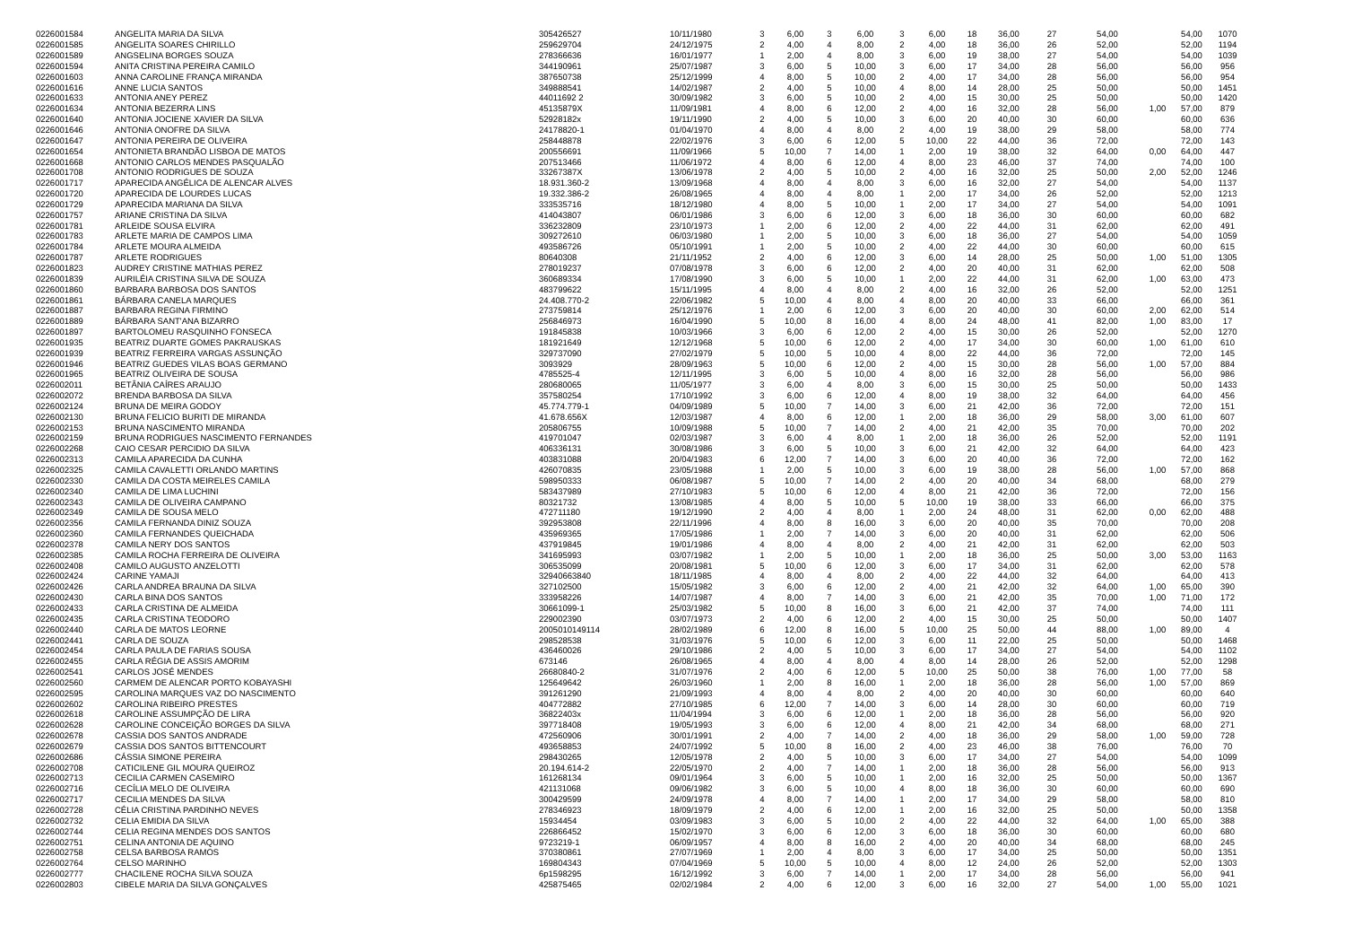| 0226001584 | ANGELITA MARIA DA SILVA | 305426527 | 10/11/1980 | 3 | 6,00 | 3 | 6,00 | 3 | 6,00 | 18 | 36,00 | 27 | 54,00 | | 54,00 | 1070 |
| 0226001585 | ANGELITA SOARES CHIRILLO | 259629704 | 24/12/1975 | 2 | 4,00 | 4 | 8,00 | 2 | 4,00 | 18 | 36,00 | 26 | 52,00 | | 52,00 | 1194 |
| 0226001589 | ANGSELINA BORGES SOUZA | 278366636 | 16/01/1977 | 1 | 2,00 | 4 | 8,00 | 3 | 6,00 | 19 | 38,00 | 27 | 54,00 | | 54,00 | 1039 |
| 0226001594 | ANITA CRISTINA PEREIRA CAMILO | 344190961 | 25/07/1987 | 3 | 6,00 | 5 | 10,00 | 3 | 6,00 | 17 | 34,00 | 28 | 56,00 | | 56,00 | 956 |
| 0226001603 | ANNA CAROLINE FRANÇA MIRANDA | 387650738 | 25/12/1999 | 4 | 8,00 | 5 | 10,00 | 2 | 4,00 | 17 | 34,00 | 28 | 56,00 | | 56,00 | 954 |
| 0226001616 | ANNE LUCIA SANTOS | 349888541 | 14/02/1987 | 2 | 4,00 | 5 | 10,00 | 4 | 8,00 | 14 | 28,00 | 25 | 50,00 | | 50,00 | 1451 |
| 0226001633 | ANTONIA ANEY PEREZ | 44011692 2 | 30/09/1982 | 3 | 6,00 | 5 | 10,00 | 2 | 4,00 | 15 | 30,00 | 25 | 50,00 | | 50,00 | 1420 |
| 0226001634 | ANTONIA BEZERRA LINS | 45135879X | 11/09/1981 | 4 | 8,00 | 6 | 12,00 | 2 | 4,00 | 16 | 32,00 | 28 | 56,00 | 1,00 | 57,00 | 879 |
| 0226001640 | ANTONIA JOCIENE XAVIER DA SILVA | 52928182x | 19/11/1990 | 2 | 4,00 | 5 | 10,00 | 3 | 6,00 | 20 | 40,00 | 30 | 60,00 | | 60,00 | 636 |
| 0226001646 | ANTONIA ONOFRE DA SILVA | 24178820-1 | 01/04/1970 | 4 | 8,00 | 4 | 8,00 | 2 | 4,00 | 19 | 38,00 | 29 | 58,00 | | 58,00 | 774 |
| 0226001647 | ANTONIA PEREIRA DE OLIVEIRA | 258448878 | 22/02/1976 | 3 | 6,00 | 6 | 12,00 | 5 | 10,00 | 22 | 44,00 | 36 | 72,00 | | 72,00 | 143 |
| 0226001654 | ANTONIETA BRANDÃO LISBOA DE MATOS | 200556691 | 11/09/1966 | 5 | 10,00 | 7 | 14,00 | 1 | 2,00 | 19 | 38,00 | 32 | 64,00 | 0,00 | 64,00 | 447 |
| 0226001668 | ANTONIO CARLOS MENDES PASQUALÃO | 207513466 | 11/06/1972 | 4 | 8,00 | 6 | 12,00 | 4 | 8,00 | 23 | 46,00 | 37 | 74,00 | | 74,00 | 100 |
| 0226001708 | ANTONIO RODRIGUES DE SOUZA | 33267387X | 13/06/1978 | 2 | 4,00 | 5 | 10,00 | 2 | 4,00 | 16 | 32,00 | 25 | 50,00 | 2,00 | 52,00 | 1246 |
| 0226001717 | APARECIDA ANGÉLICA DE ALENCAR ALVES | 18.931.360-2 | 13/09/1968 | 4 | 8,00 | 4 | 8,00 | 3 | 6,00 | 16 | 32,00 | 27 | 54,00 | | 54,00 | 1137 |
| 0226001720 | APARECIDA DE LOURDES LUCAS | 19.332.386-2 | 26/08/1965 | 4 | 8,00 | 4 | 8,00 | 1 | 2,00 | 17 | 34,00 | 26 | 52,00 | | 52,00 | 1213 |
| 0226001729 | APARECIDA MARIANA DA SILVA | 333535716 | 18/12/1980 | 4 | 8,00 | 5 | 10,00 | 1 | 2,00 | 17 | 34,00 | 27 | 54,00 | | 54,00 | 1091 |
| 0226001757 | ARIANE CRISTINA DA SILVA | 414043807 | 06/01/1986 | 3 | 6,00 | 6 | 12,00 | 3 | 6,00 | 18 | 36,00 | 30 | 60,00 | | 60,00 | 682 |
| 0226001781 | ARLEIDE SOUSA ELVIRA | 336232809 | 23/10/1973 | 1 | 2,00 | 6 | 12,00 | 2 | 4,00 | 22 | 44,00 | 31 | 62,00 | | 62,00 | 491 |
| 0226001783 | ARLETE MARIA DE CAMPOS LIMA | 309272610 | 06/03/1980 | 1 | 2,00 | 5 | 10,00 | 3 | 6,00 | 18 | 36,00 | 27 | 54,00 | | 54,00 | 1059 |
| 0226001784 | ARLETE MOURA ALMEIDA | 493586726 | 05/10/1991 | 1 | 2,00 | 5 | 10,00 | 2 | 4,00 | 22 | 44,00 | 30 | 60,00 | | 60,00 | 615 |
| 0226001787 | ARLETE RODRIGUES | 80640308 | 21/11/1952 | 2 | 4,00 | 6 | 12,00 | 3 | 6,00 | 14 | 28,00 | 25 | 50,00 | 1,00 | 51,00 | 1305 |
| 0226001823 | AUDREY CRISTINE MATHIAS PEREZ | 278019237 | 07/08/1978 | 3 | 6,00 | 6 | 12,00 | 2 | 4,00 | 20 | 40,00 | 31 | 62,00 | | 62,00 | 508 |
| 0226001839 | AURILÉIA CRISTINA SILVA DE SOUZA | 360689334 | 17/08/1990 | 3 | 6,00 | 5 | 10,00 | 1 | 2,00 | 22 | 44,00 | 31 | 62,00 | 1,00 | 63,00 | 473 |
| 0226001860 | BARBARA BARBOSA DOS SANTOS | 483799622 | 15/11/1995 | 4 | 8,00 | 4 | 8,00 | 2 | 4,00 | 16 | 32,00 | 26 | 52,00 | | 52,00 | 1251 |
| 0226001861 | BÁRBARA CANELA MARQUES | 24.408.770-2 | 22/06/1982 | 5 | 10,00 | 4 | 8,00 | 4 | 8,00 | 20 | 40,00 | 33 | 66,00 | | 66,00 | 361 |
| 0226001887 | BARBARA REGINA FIRMINO | 273759814 | 25/12/1976 | 1 | 2,00 | 6 | 12,00 | 3 | 6,00 | 20 | 40,00 | 30 | 60,00 | 2,00 | 62,00 | 514 |
| 0226001889 | BÁRBARA SANT'ANA BIZARRO | 256846973 | 16/04/1990 | 5 | 10,00 | 8 | 16,00 | 4 | 8,00 | 24 | 48,00 | 41 | 82,00 | 1,00 | 83,00 | 17 |
| 0226001897 | BARTOLOMEU RASQUINHO FONSECA | 191845838 | 10/03/1966 | 3 | 6,00 | 6 | 12,00 | 2 | 4,00 | 15 | 30,00 | 26 | 52,00 | | 52,00 | 1270 |
| 0226001935 | BEATRIZ DUARTE GOMES PAKRAUSKAS | 181921649 | 12/12/1968 | 5 | 10,00 | 6 | 12,00 | 2 | 4,00 | 17 | 34,00 | 30 | 60,00 | 1,00 | 61,00 | 610 |
| 0226001939 | BEATRIZ FERREIRA VARGAS ASSUNÇÃO | 329737090 | 27/02/1979 | 5 | 10,00 | 5 | 10,00 | 4 | 8,00 | 22 | 44,00 | 36 | 72,00 | | 72,00 | 145 |
| 0226001946 | BEATRIZ GUEDES VILAS BOAS GERMANO | 3093929 | 28/09/1963 | 5 | 10,00 | 6 | 12,00 | 2 | 4,00 | 15 | 30,00 | 28 | 56,00 | 1,00 | 57,00 | 884 |
| 0226001965 | BEATRIZ OLIVEIRA DE SOUSA | 4785525-4 | 12/11/1995 | 3 | 6,00 | 5 | 10,00 | 4 | 8,00 | 16 | 32,00 | 28 | 56,00 | | 56,00 | 986 |
| 0226002011 | BETÂNIA CAÍRES ARAUJO | 280680065 | 11/05/1977 | 3 | 6,00 | 4 | 8,00 | 3 | 6,00 | 15 | 30,00 | 25 | 50,00 | | 50,00 | 1433 |
| 0226002072 | BRENDA BARBOSA DA SILVA | 357580254 | 17/10/1992 | 3 | 6,00 | 6 | 12,00 | 4 | 8,00 | 19 | 38,00 | 32 | 64,00 | | 64,00 | 456 |
| 0226002124 | BRUNA DE MEIRA GODOY | 45.774.779-1 | 04/09/1989 | 5 | 10,00 | 7 | 14,00 | 3 | 6,00 | 21 | 42,00 | 36 | 72,00 | | 72,00 | 151 |
| 0226002130 | BRUNA FELICIO BURITI DE MIRANDA | 41.678.656X | 12/03/1987 | 4 | 8,00 | 6 | 12,00 | 1 | 2,00 | 18 | 36,00 | 29 | 58,00 | 3,00 | 61,00 | 607 |
| 0226002153 | BRUNA NASCIMENTO MIRANDA | 205806755 | 10/09/1988 | 5 | 10,00 | 7 | 14,00 | 2 | 4,00 | 21 | 42,00 | 35 | 70,00 | | 70,00 | 202 |
| 0226002159 | BRUNA RODRIGUES NASCIMENTO FERNANDES | 419701047 | 02/03/1987 | 3 | 6,00 | 4 | 8,00 | 1 | 2,00 | 18 | 36,00 | 26 | 52,00 | | 52,00 | 1191 |
| 0226002268 | CAIO CESAR PERCIDIO DA SILVA | 406336131 | 30/08/1986 | 3 | 6,00 | 5 | 10,00 | 3 | 6,00 | 21 | 42,00 | 32 | 64,00 | | 64,00 | 423 |
| 0226002313 | CAMILA APARECIDA DA CUNHA | 403831088 | 20/04/1983 | 6 | 12,00 | 7 | 14,00 | 3 | 6,00 | 20 | 40,00 | 36 | 72,00 | | 72,00 | 162 |
| 0226002325 | CAMILA CAVALETTI ORLANDO MARTINS | 426070835 | 23/05/1988 | 1 | 2,00 | 5 | 10,00 | 3 | 6,00 | 19 | 38,00 | 28 | 56,00 | 1,00 | 57,00 | 868 |
| 0226002330 | CAMILA DA COSTA MEIRELES CAMILA | 598950333 | 06/08/1987 | 5 | 10,00 | 7 | 14,00 | 2 | 4,00 | 20 | 40,00 | 34 | 68,00 | | 68,00 | 279 |
| 0226002340 | CAMILA DE LIMA LUCHINI | 583437989 | 27/10/1983 | 5 | 10,00 | 6 | 12,00 | 4 | 8,00 | 21 | 42,00 | 36 | 72,00 | | 72,00 | 156 |
| 0226002343 | CAMILA DE OLIVEIRA CAMPANO | 80321732 | 13/08/1985 | 4 | 8,00 | 5 | 10,00 | 5 | 10,00 | 19 | 38,00 | 33 | 66,00 | | 66,00 | 375 |
| 0226002349 | CAMILA DE SOUSA MELO | 472711180 | 19/12/1990 | 2 | 4,00 | 4 | 8,00 | 1 | 2,00 | 24 | 48,00 | 31 | 62,00 | 0,00 | 62,00 | 488 |
| 0226002356 | CAMILA FERNANDA DINIZ SOUZA | 392953808 | 22/11/1996 | 4 | 8,00 | 8 | 16,00 | 3 | 6,00 | 20 | 40,00 | 35 | 70,00 | | 70,00 | 208 |
| 0226002360 | CAMILA FERNANDES QUEICHADA | 435969365 | 17/05/1986 | 1 | 2,00 | 7 | 14,00 | 3 | 6,00 | 20 | 40,00 | 31 | 62,00 | | 62,00 | 506 |
| 0226002378 | CAMILA NERY DOS SANTOS | 437919845 | 19/01/1986 | 4 | 8,00 | 4 | 8,00 | 2 | 4,00 | 21 | 42,00 | 31 | 62,00 | | 62,00 | 503 |
| 0226002385 | CAMILA ROCHA FERREIRA DE OLIVEIRA | 341695993 | 03/07/1982 | 1 | 2,00 | 5 | 10,00 | 1 | 2,00 | 18 | 36,00 | 25 | 50,00 | 3,00 | 53,00 | 1163 |
| 0226002408 | CAMILO AUGUSTO ANZELOTTI | 306535099 | 20/08/1981 | 5 | 10,00 | 6 | 12,00 | 3 | 6,00 | 17 | 34,00 | 31 | 62,00 | | 62,00 | 578 |
| 0226002424 | CARINE YAMAJI | 32940663840 | 18/11/1985 | 4 | 8,00 | 4 | 8,00 | 2 | 4,00 | 22 | 44,00 | 32 | 64,00 | | 64,00 | 413 |
| 0226002426 | CARLA ANDREA BRAUNA DA SILVA | 327102500 | 15/05/1982 | 3 | 6,00 | 6 | 12,00 | 2 | 4,00 | 21 | 42,00 | 32 | 64,00 | 1,00 | 65,00 | 390 |
| 0226002430 | CARLA BINA DOS SANTOS | 333958226 | 14/07/1987 | 4 | 8,00 | 7 | 14,00 | 3 | 6,00 | 21 | 42,00 | 35 | 70,00 | 1,00 | 71,00 | 172 |
| 0226002433 | CARLA CRISTINA DE ALMEIDA | 30661099-1 | 25/03/1982 | 5 | 10,00 | 8 | 16,00 | 3 | 6,00 | 21 | 42,00 | 37 | 74,00 | | 74,00 | 111 |
| 0226002435 | CARLA CRISTINA TEODORO | 229002390 | 03/07/1973 | 2 | 4,00 | 6 | 12,00 | 2 | 4,00 | 15 | 30,00 | 25 | 50,00 | | 50,00 | 1407 |
| 0226002440 | CARLA DE MATOS LEORNE | 2005010149114 | 28/02/1989 | 6 | 12,00 | 8 | 16,00 | 5 | 10,00 | 25 | 50,00 | 44 | 88,00 | 1,00 | 89,00 | 4 |
| 0226002441 | CARLA DE SOUZA | 298528538 | 31/03/1976 | 5 | 10,00 | 6 | 12,00 | 3 | 6,00 | 11 | 22,00 | 25 | 50,00 | | 50,00 | 1468 |
| 0226002454 | CARLA PAULA DE FARIAS SOUSA | 436460026 | 29/10/1986 | 2 | 4,00 | 5 | 10,00 | 3 | 6,00 | 17 | 34,00 | 27 | 54,00 | | 54,00 | 1102 |
| 0226002455 | CARLA RÉGIA DE ASSIS AMORIM | 673146 | 26/08/1965 | 4 | 8,00 | 4 | 8,00 | 4 | 8,00 | 14 | 28,00 | 26 | 52,00 | | 52,00 | 1298 |
| 0226002541 | CARLOS JOSÉ MENDES | 26680840-2 | 31/07/1976 | 2 | 4,00 | 6 | 12,00 | 5 | 10,00 | 25 | 50,00 | 38 | 76,00 | 1,00 | 77,00 | 58 |
| 0226002560 | CARMEM DE ALENCAR PORTO KOBAYASHI | 125649642 | 26/03/1960 | 1 | 2,00 | 8 | 16,00 | 1 | 2,00 | 18 | 36,00 | 28 | 56,00 | 1,00 | 57,00 | 869 |
| 0226002595 | CAROLINA MARQUES VAZ DO NASCIMENTO | 391261290 | 21/09/1993 | 4 | 8,00 | 4 | 8,00 | 2 | 4,00 | 20 | 40,00 | 30 | 60,00 | | 60,00 | 640 |
| 0226002602 | CAROLINA RIBEIRO PRESTES | 404772882 | 27/10/1985 | 6 | 12,00 | 7 | 14,00 | 3 | 6,00 | 14 | 28,00 | 30 | 60,00 | | 60,00 | 719 |
| 0226002618 | CAROLINE ASSUMPÇÃO DE LIRA | 36822403x | 11/04/1994 | 3 | 6,00 | 6 | 12,00 | 1 | 2,00 | 18 | 36,00 | 28 | 56,00 | | 56,00 | 920 |
| 0226002628 | CAROLINE CONCEIÇÃO BORGES DA SILVA | 397718408 | 19/05/1993 | 3 | 6,00 | 6 | 12,00 | 4 | 8,00 | 21 | 42,00 | 34 | 68,00 | | 68,00 | 271 |
| 0226002678 | CASSIA DOS SANTOS ANDRADE | 472560906 | 30/01/1991 | 2 | 4,00 | 7 | 14,00 | 2 | 4,00 | 18 | 36,00 | 29 | 58,00 | 1,00 | 59,00 | 728 |
| 0226002679 | CASSIA DOS SANTOS BITTENCOURT | 493658853 | 24/07/1992 | 5 | 10,00 | 8 | 16,00 | 2 | 4,00 | 23 | 46,00 | 38 | 76,00 | | 76,00 | 70 |
| 0226002686 | CÁSSIA SIMONE PEREIRA | 298430265 | 12/05/1978 | 2 | 4,00 | 5 | 10,00 | 3 | 6,00 | 17 | 34,00 | 27 | 54,00 | | 54,00 | 1099 |
| 0226002708 | CATICILENE GIL MOURA QUEIROZ | 20.194.614-2 | 22/05/1970 | 2 | 4,00 | 7 | 14,00 | 1 | 2,00 | 18 | 36,00 | 28 | 56,00 | | 56,00 | 913 |
| 0226002713 | CECILIA CARMEN CASEMIRO | 161268134 | 09/01/1964 | 3 | 6,00 | 5 | 10,00 | 1 | 2,00 | 16 | 32,00 | 25 | 50,00 | | 50,00 | 1367 |
| 0226002716 | CECÍLIA MELO DE OLIVEIRA | 421131068 | 09/06/1982 | 3 | 6,00 | 5 | 10,00 | 4 | 8,00 | 18 | 36,00 | 30 | 60,00 | | 60,00 | 690 |
| 0226002717 | CECILIA MENDES DA SILVA | 300429599 | 24/09/1978 | 4 | 8,00 | 7 | 14,00 | 1 | 2,00 | 17 | 34,00 | 29 | 58,00 | | 58,00 | 810 |
| 0226002728 | CÉLIA CRISTINA PARDINHO NEVES | 278346923 | 18/09/1979 | 2 | 4,00 | 6 | 12,00 | 1 | 2,00 | 16 | 32,00 | 25 | 50,00 | | 50,00 | 1358 |
| 0226002732 | CELIA EMIDIA DA SILVA | 15934454 | 03/09/1983 | 3 | 6,00 | 5 | 10,00 | 2 | 4,00 | 22 | 44,00 | 32 | 64,00 | 1,00 | 65,00 | 388 |
| 0226002744 | CELIA REGINA MENDES DOS SANTOS | 226866452 | 15/02/1970 | 3 | 6,00 | 6 | 12,00 | 3 | 6,00 | 18 | 36,00 | 30 | 60,00 | | 60,00 | 680 |
| 0226002751 | CELINA ANTONIA DE AQUINO | 9723219-1 | 06/09/1957 | 4 | 8,00 | 8 | 16,00 | 2 | 4,00 | 20 | 40,00 | 34 | 68,00 | | 68,00 | 245 |
| 0226002758 | CELSA BARBOSA RAMOS | 370380861 | 27/07/1969 | 1 | 2,00 | 4 | 8,00 | 3 | 6,00 | 17 | 34,00 | 25 | 50,00 | | 50,00 | 1351 |
| 0226002764 | CELSO MARINHO | 169804343 | 07/04/1969 | 5 | 10,00 | 5 | 10,00 | 4 | 8,00 | 12 | 24,00 | 26 | 52,00 | | 52,00 | 1303 |
| 0226002777 | CHACILENE ROCHA SILVA SOUZA | 6p1598295 | 16/12/1992 | 3 | 6,00 | 7 | 14,00 | 1 | 2,00 | 17 | 34,00 | 28 | 56,00 | | 56,00 | 941 |
| 0226002803 | CIBELE MARIA DA SILVA GONÇALVES | 425875465 | 02/02/1984 | 2 | 4,00 | 6 | 12,00 | 3 | 6,00 | 16 | 32,00 | 27 | 54,00 | 1,00 | 55,00 | 1021 |